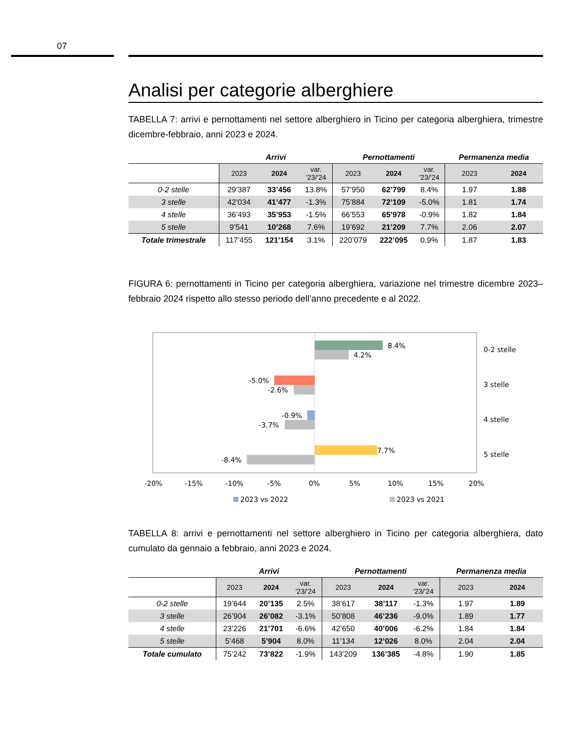07
Analisi per categorie alberghiere
TABELLA 7: arrivi e pernottamenti nel settore alberghiero in Ticino per categoria alberghiera, trimestre dicembre-febbraio, anni 2023 e 2024.
| | Arrivi | | | Pernottamenti | | | Permanenza media | |
| --- | --- | --- | --- | --- | --- | --- | --- | --- |
| | 2023 | 2024 | var. '23/'24 | 2023 | 2024 | var. '23/'24 | 2023 | 2024 |
| 0-2 stelle | 29’387 | 33’456 | 13.8% | 57’950 | 62’799 | 8.4% | 1.97 | 1.88 |
| 3 stelle | 42’034 | 41’477 | -1.3% | 75’884 | 72’109 | -5.0% | 1.81 | 1.74 |
| 4 stelle | 36’493 | 35’953 | -1.5% | 66’553 | 65’978 | -0.9% | 1.82 | 1.84 |
| 5 stelle | 9’541 | 10’268 | 7.6% | 19’692 | 21’209 | 7.7% | 2.06 | 2.07 |
| Totale trimestrale | 117’455 | 121’154 | 3.1% | 220’079 | 222’095 | 0.9% | 1.87 | 1.83 |
FIGURA 6: pernottamenti in Ticino per categoria alberghiera, variazione nel trimestre dicembre 2023–febbraio 2024 rispetto allo stesso periodo dell’anno precedente e al 2022.
8.4%
4.2%
-5.0%
-2.6%
-0.9%
-3.7%
7.7%
-8.4%
0-2 stelle
3 stelle
4 stelle
5 stelle
-20%
-15%
-10%
-5%
0%
5%
10%
15%
20%
2023 vs 2022
2023 vs 2021
TABELLA 8: arrivi e pernottamenti nel settore alberghiero in Ticino per categoria alberghiera, dato cumulato da gennaio a febbraio, anni 2023 e 2024.
| | Arrivi | | | Pernottamenti | | | Permanenza media | |
| --- | --- | --- | --- | --- | --- | --- | --- | --- |
| | 2023 | 2024 | var. '23/'24 | 2023 | 2024 | var. '23/'24 | 2023 | 2024 |
| 0-2 stelle | 19’644 | 20’135 | 2.5% | 38’617 | 38’117 | -1.3% | 1.97 | 1.89 |
| 3 stelle | 26’904 | 26’082 | -3.1% | 50’808 | 46’236 | -9.0% | 1.89 | 1.77 |
| 4 stelle | 23’226 | 21’701 | -6.6% | 42’650 | 40’006 | -6.2% | 1.84 | 1.84 |
| 5 stelle | 5’468 | 5’904 | 8.0% | 11’134 | 12’026 | 8.0% | 2.04 | 2.04 |
| Totale cumulato | 75’242 | 73’822 | -1.9% | 143’209 | 136’385 | -4.8% | 1.90 | 1.85 |